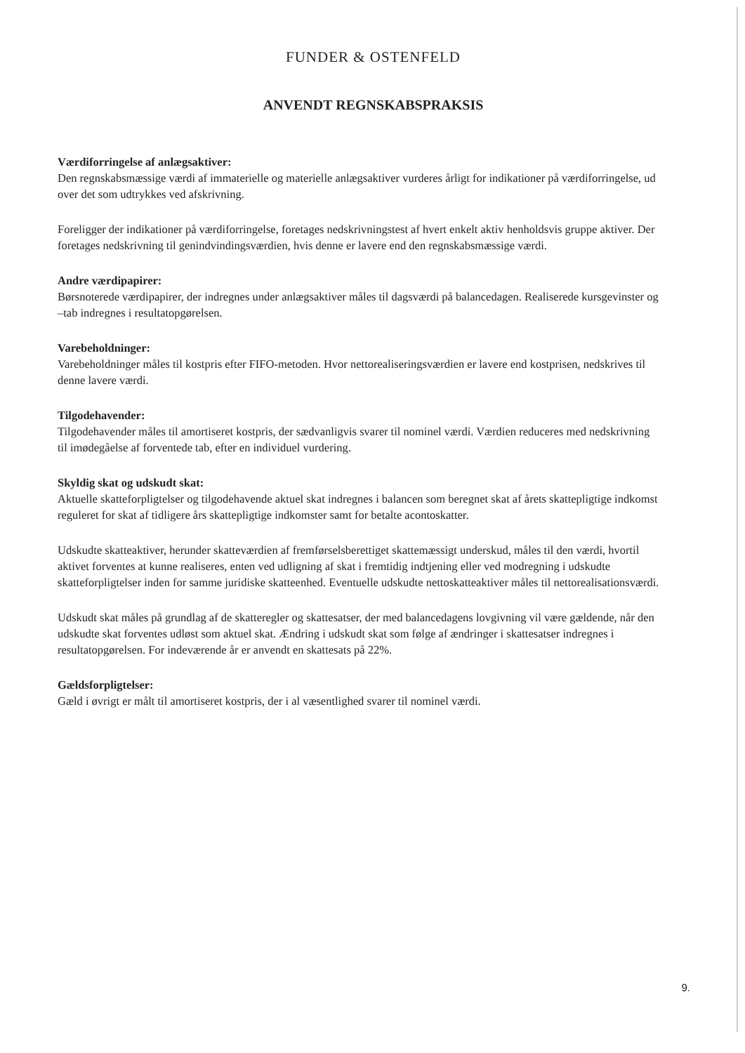FUNDER & OSTENFELD
ANVENDT REGNSKABSPRAKSIS
Værdiforringelse af anlægsaktiver:
Den regnskabsmæssige værdi af immaterielle og materielle anlægsaktiver vurderes årligt for indikationer på værdiforringelse, ud over det som udtrykkes ved afskrivning.
Foreligger der indikationer på værdiforringelse, foretages nedskrivningstest af hvert enkelt aktiv henholdsvis gruppe aktiver. Der foretages nedskrivning til genindvindingsværdien, hvis denne er lavere end den regnskabsmæssige værdi.
Andre værdipapirer:
Børsnoterede værdipapirer, der indregnes under anlægsaktiver måles til dagsværdi på balancedagen. Realiserede kursgevinster og –tab indregnes i resultatopgørelsen.
Varebeholdninger:
Varebeholdninger måles til kostpris efter FIFO-metoden. Hvor nettorealiseringsværdien er lavere end kostprisen, nedskrives til denne lavere værdi.
Tilgodehavender:
Tilgodehavender måles til amortiseret kostpris, der sædvanligvis svarer til nominel værdi. Værdien reduceres med nedskrivning til imødegåelse af forventede tab, efter en individuel vurdering.
Skyldig skat og udskudt skat:
Aktuelle skatteforpligtelser og tilgodehavende aktuel skat indregnes i balancen som beregnet skat af årets skattepligtige indkomst reguleret for skat af tidligere års skattepligtige indkomster samt for betalte acontoskatter.
Udskudte skatteaktiver, herunder skatteværdien af fremførselsberettiget skattemæssigt underskud, måles til den værdi, hvortil aktivet forventes at kunne realiseres, enten ved udligning af skat i fremtidig indtjening eller ved modregning i udskudte skatteforpligtelser inden for samme juridiske skatteenhed. Eventuelle udskudte nettoskatteaktiver måles til nettorealisationsværdi.
Udskudt skat måles på grundlag af de skatteregler og skattesatser, der med balancedagens lovgivning vil være gældende, når den udskudte skat forventes udløst som aktuel skat. Ændring i udskudt skat som følge af ændringer i skattesatser indregnes i resultatopgørelsen. For indeværende år er anvendt en skattesats på 22%.
Gældsforpligtelser:
Gæld i øvrigt er målt til amortiseret kostpris, der i al væsentlighed svarer til nominel værdi.
9.